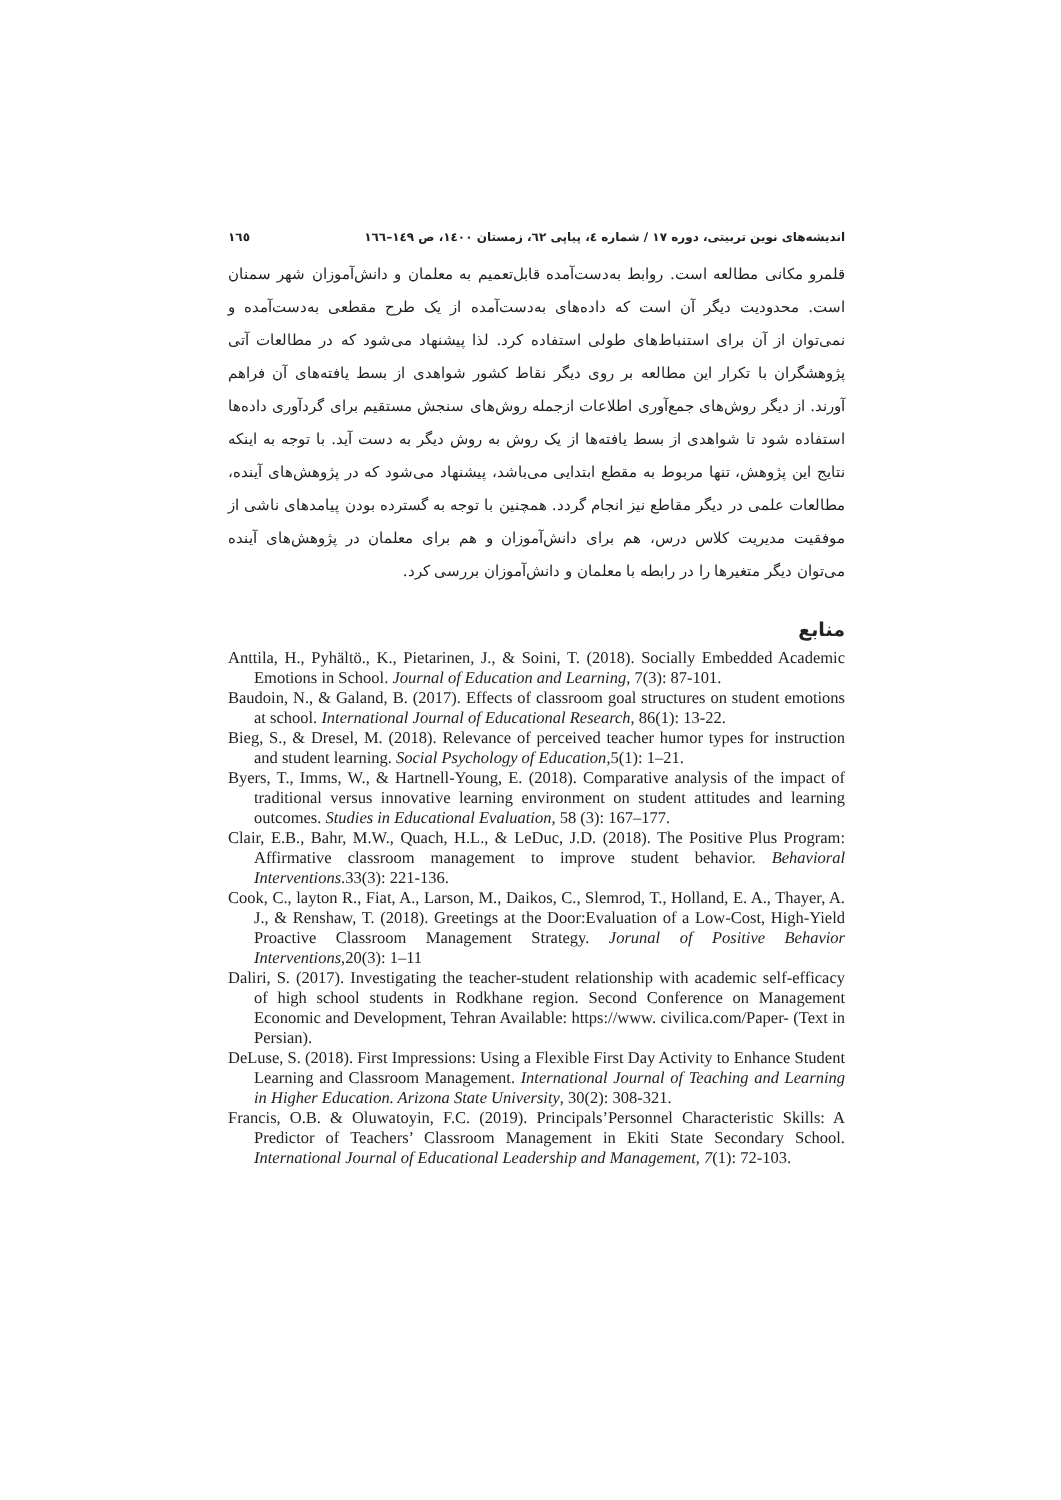اندیشه‌های نوین تربیتی، دوره ۱۷ / شماره ٤، پیاپی ٦٢، زمستان ١٤٠٠، ص ١٤٩–١٦٦ ١٦٥
قلمرو مکانی مطالعه است. روابط به‌دست‌آمده قابل‌تعمیم به معلمان و دانش‌آموزان شهر سمنان است. محدودیت دیگر آن است که داده‌های به‌دست‌آمده از یک طرح مقطعی به‌دست‌آمده و نمی‌توان از آن برای استنباط‌های طولی استفاده کرد. لذا پیشنهاد می‌شود که در مطالعات آتی پژوهشگران با تکرار این مطالعه بر روی دیگر نقاط کشور شواهدی از بسط یافته‌های آن فراهم آورند. از دیگر روش‌های جمع‌آوری اطلاعات ازجمله روش‌های سنجش مستقیم برای گردآوری داده‌ها استفاده شود تا شواهدی از بسط یافته‌ها از یک روش به روش دیگر به دست آید. با توجه به اینکه نتایج این پژوهش، تنها مربوط به مقطع ابتدایی می‌باشد، پیشنهاد می‌شود که در پژوهش‌های آینده، مطالعات علمی در دیگر مقاطع نیز انجام گردد. همچنین با توجه به گسترده بودن پیامدهای ناشی از موفقیت مدیریت کلاس درس، هم برای دانش‌آموزان و هم برای معلمان در پژوهش‌های آینده می‌توان دیگر متغیرها را در رابطه با معلمان و دانش‌آموزان بررسی کرد.
منابع
Anttila, H., Pyhältö., K., Pietarinen, J., & Soini, T. (2018). Socially Embedded Academic Emotions in School. Journal of Education and Learning, 7(3): 87-101.
Baudoin, N., & Galand, B. (2017). Effects of classroom goal structures on student emotions at school. International Journal of Educational Research, 86(1): 13-22.
Bieg, S., & Dresel, M. (2018). Relevance of perceived teacher humor types for instruction and student learning. Social Psychology of Education,5(1): 1–21.
Byers, T., Imms, W., & Hartnell-Young, E. (2018). Comparative analysis of the impact of traditional versus innovative learning environment on student attitudes and learning outcomes. Studies in Educational Evaluation, 58 (3): 167–177.
Clair, E.B., Bahr, M.W., Quach, H.L., & LeDuc, J.D. (2018). The Positive Plus Program: Affirmative classroom management to improve student behavior. Behavioral Interventions.33(3): 221-136.
Cook, C., layton R., Fiat, A., Larson, M., Daikos, C., Slemrod, T., Holland, E. A., Thayer, A. J., & Renshaw, T. (2018). Greetings at the Door:Evaluation of a Low-Cost, High-Yield Proactive Classroom Management Strategy. Jorunal of Positive Behavior Interventions,20(3): 1–11
Daliri, S. (2017). Investigating the teacher-student relationship with academic self-efficacy of high school students in Rodkhane region. Second Conference on Management Economic and Development, Tehran Available: https://www. civilica.com/Paper- (Text in Persian).
DeLuse, S. (2018). First Impressions: Using a Flexible First Day Activity to Enhance Student Learning and Classroom Management. International Journal of Teaching and Learning in Higher Education. Arizona State University, 30(2): 308-321.
Francis, O.B. & Oluwatoyin, F.C. (2019). Principals’Personnel Characteristic Skills: A Predictor of Teachers’ Classroom Management in Ekiti State Secondary School. International Journal of Educational Leadership and Management, 7(1): 72-103.